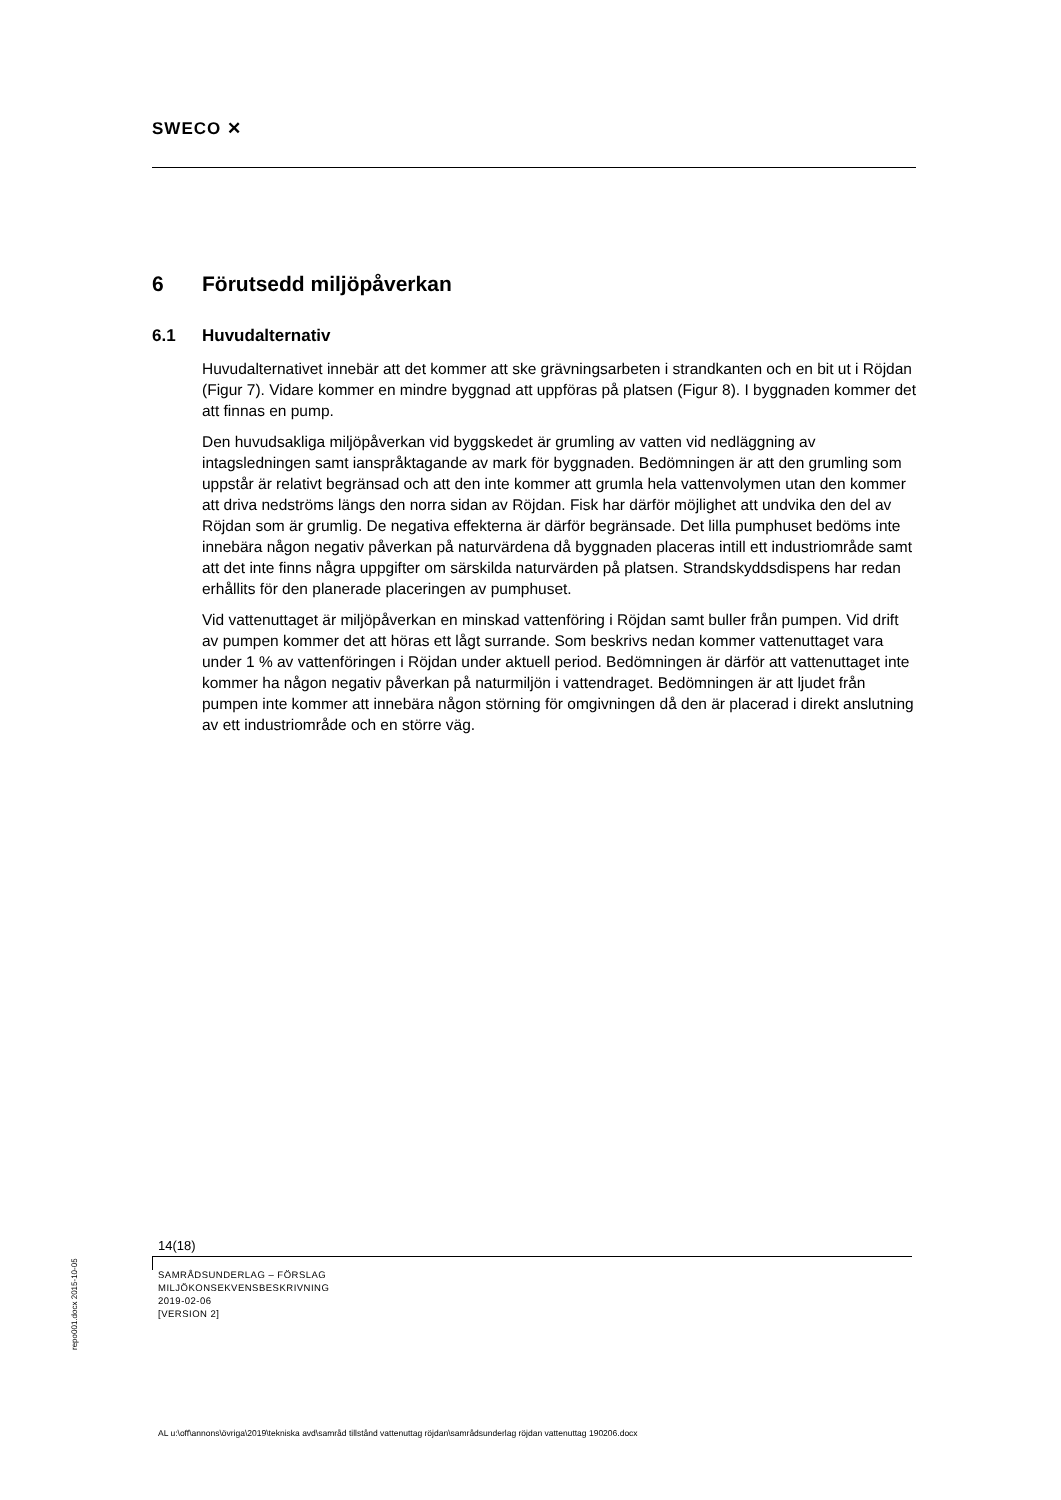SWECO ✕
6 Förutsedd miljöpåverkan
6.1 Huvudalternativ
Huvudalternativet innebär att det kommer att ske grävningsarbeten i strandkanten och en bit ut i Röjdan (Figur 7). Vidare kommer en mindre byggnad att uppföras på platsen (Figur 8). I byggnaden kommer det att finnas en pump.
Den huvudsakliga miljöpåverkan vid byggskedet är grumling av vatten vid nedläggning av intagsledningen samt ianspråktagande av mark för byggnaden. Bedömningen är att den grumling som uppstår är relativt begränsad och att den inte kommer att grumla hela vattenvolymen utan den kommer att driva nedströms längs den norra sidan av Röjdan. Fisk har därför möjlighet att undvika den del av Röjdan som är grumlig. De negativa effekterna är därför begränsade. Det lilla pumphuset bedöms inte innebära någon negativ påverkan på naturvärdena då byggnaden placeras intill ett industriområde samt att det inte finns några uppgifter om särskilda naturvärden på platsen. Strandskyddsdispens har redan erhållits för den planerade placeringen av pumphuset.
Vid vattenuttaget är miljöpåverkan en minskad vattenföring i Röjdan samt buller från pumpen. Vid drift av pumpen kommer det att höras ett lågt surrande. Som beskrivs nedan kommer vattenuttaget vara under 1 % av vattenföringen i Röjdan under aktuell period. Bedömningen är därför att vattenuttaget inte kommer ha någon negativ påverkan på naturmiljön i vattendraget. Bedömningen är att ljudet från pumpen inte kommer att innebära någon störning för omgivningen då den är placerad i direkt anslutning av ett industriområde och en större väg.
14(18)
SAMRÅDSUNDERLAG – FÖRSLAG
MILJÖKONSEKVENSBESKRIVNING
2019-02-06
[VERSION 2]
repo001.docx 2015-10-05
AL u:\off\annons\övriga\2019\tekniska avd\samråd tillstånd vattenuttag röjdan\samrådsunderlag röjdan vattenuttag 190206.docx